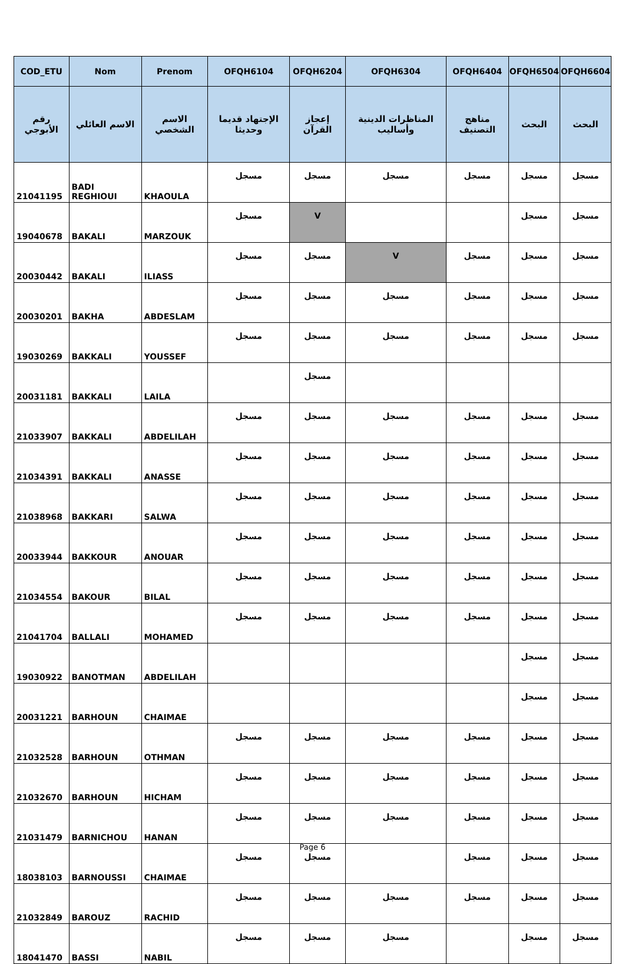| COD_ETU | Nom | Prenom | OFQH6104 | OFQH6204 | OFQH6304 | OFQH6404 | OFQH6504 | OFQH6604 |
| --- | --- | --- | --- | --- | --- | --- | --- | --- |
| رقم الأبوجي | الاسم العائلي | الاسم الشخصي | الإجتهاد قديما وحديثا | إعجاز القرآن | المناظرات الدينية وأساليب | مناهج التصنيف | البحث | البحث |
| 21041195 | BADI REGHIOUI | KHAOULA | مسجل | مسجل | مسجل | مسجل | مسجل | مسجل |
| 19040678 | BAKALI | MARZOUK | مسجل | V | | | مسجل | مسجل |
| 20030442 | BAKALI | ILIASS | مسجل | مسجل | V | مسجل | مسجل | مسجل |
| 20030201 | BAKHA | ABDESLAM | مسجل | مسجل | مسجل | مسجل | مسجل | مسجل |
| 19030269 | BAKKALI | YOUSSEF | مسجل | مسجل | مسجل | مسجل | مسجل | مسجل |
| 20031181 | BAKKALI | LAILA | | مسجل | | | | |
| 21033907 | BAKKALI | ABDELILAH | مسجل | مسجل | مسجل | مسجل | مسجل | مسجل |
| 21034391 | BAKKALI | ANASSE | مسجل | مسجل | مسجل | مسجل | مسجل | مسجل |
| 21038968 | BAKKARI | SALWA | مسجل | مسجل | مسجل | مسجل | مسجل | مسجل |
| 20033944 | BAKKOUR | ANOUAR | مسجل | مسجل | مسجل | مسجل | مسجل | مسجل |
| 21034554 | BAKOUR | BILAL | مسجل | مسجل | مسجل | مسجل | مسجل | مسجل |
| 21041704 | BALLALI | MOHAMED | مسجل | مسجل | مسجل | مسجل | مسجل | مسجل |
| 19030922 | BANOTMAN | ABDELILAH | | | | | مسجل | مسجل |
| 20031221 | BARHOUN | CHAIMAE | | | | | مسجل | مسجل |
| 21032528 | BARHOUN | OTHMAN | مسجل | مسجل | مسجل | مسجل | مسجل | مسجل |
| 21032670 | BARHOUN | HICHAM | مسجل | مسجل | مسجل | مسجل | مسجل | مسجل |
| 21031479 | BARNICHOU | HANAN | مسجل | مسجل | مسجل | مسجل | مسجل | مسجل |
| 18038103 | BARNOUSSI | CHAIMAE | مسجل | مسجل | | مسجل | مسجل | مسجل |
| 21032849 | BAROUZ | RACHID | مسجل | مسجل | مسجل | مسجل | مسجل | مسجل |
| 18041470 | BASSI | NABIL | مسجل | مسجل | مسجل | | مسجل | مسجل |
Page 6